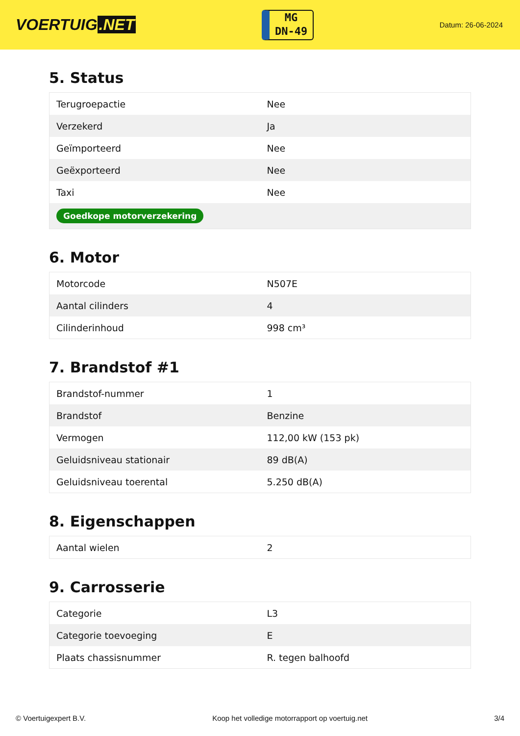VOERTUIG.NET
MG
DN-49
Datum: 26-06-2024
5. Status
| Terugroepactie | Nee |
| Verzekerd | Ja |
| Geïmporteerd | Nee |
| Geëxporteerd | Nee |
| Taxi | Nee |
| Goedkope motorverzekering | |
6. Motor
| Motorcode | N507E |
| Aantal cilinders | 4 |
| Cilinderinhoud | 998 cm³ |
7. Brandstof #1
| Brandstof-nummer | 1 |
| Brandstof | Benzine |
| Vermogen | 112,00 kW (153 pk) |
| Geluidsniveau stationair | 89 dB(A) |
| Geluidsniveau toerental | 5.250 dB(A) |
8. Eigenschappen
| Aantal wielen | 2 |
9. Carrosserie
| Categorie | L3 |
| Categorie toevoeging | E |
| Plaats chassisnummer | R. tegen balhoofd |
© Voertuigexpert B.V. Koop het volledige motorrapport op voertuig.net 3/4